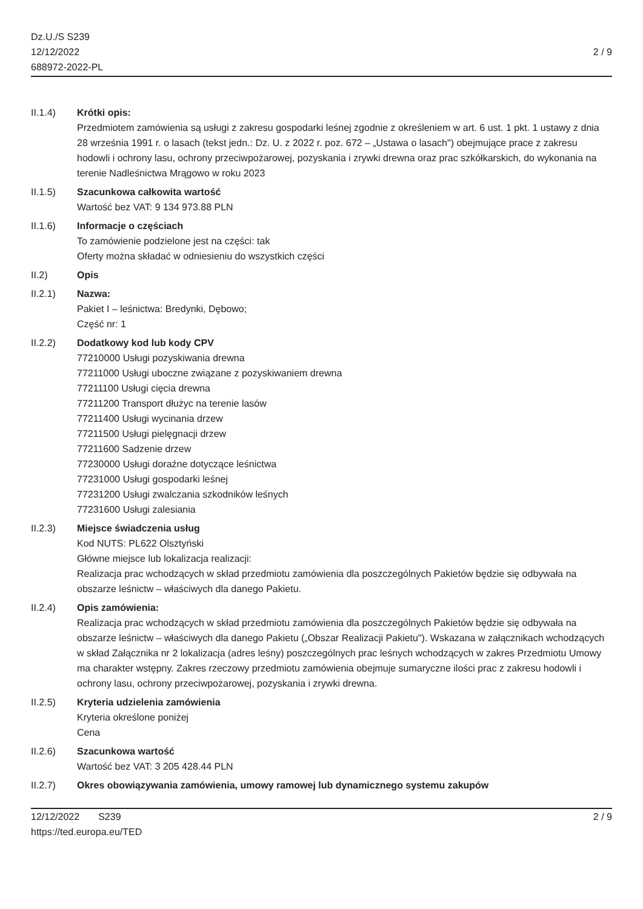Dz.U./S S239
12/12/2022
688972-2022-PL
2 / 9
II.1.4) Krótki opis:
Przedmiotem zamówienia są usługi z zakresu gospodarki leśnej zgodnie z określeniem w art. 6 ust. 1 pkt. 1 ustawy z dnia 28 września 1991 r. o lasach (tekst jedn.: Dz. U. z 2022 r. poz. 672 – „Ustawa o lasach") obejmujące prace z zakresu hodowli i ochrony lasu, ochrony przeciwpożarowej, pozyskania i zrywki drewna oraz prac szkółkarskich, do wykonania na terenie Nadleśnictwa Mrągowo w roku 2023
II.1.5) Szacunkowa całkowita wartość
Wartość bez VAT: 9 134 973.88 PLN
II.1.6) Informacje o częściach
To zamówienie podzielone jest na części: tak
Oferty można składać w odniesieniu do wszystkich części
II.2) Opis
II.2.1) Nazwa:
Pakiet I – leśnictwa: Bredynki, Dębowo;
Część nr: 1
II.2.2) Dodatkowy kod lub kody CPV
77210000 Usługi pozyskiwania drewna
77211000 Usługi uboczne związane z pozyskiwaniem drewna
77211100 Usługi cięcia drewna
77211200 Transport dłużyc na terenie lasów
77211400 Usługi wycinania drzew
77211500 Usługi pielęgnacji drzew
77211600 Sadzenie drzew
77230000 Usługi doraźne dotyczące leśnictwa
77231000 Usługi gospodarki leśnej
77231200 Usługi zwalczania szkodników leśnych
77231600 Usługi zalesiania
II.2.3) Miejsce świadczenia usług
Kod NUTS: PL622 Olsztyński
Główne miejsce lub lokalizacja realizacji:
Realizacja prac wchodzących w skład przedmiotu zamówienia dla poszczególnych Pakietów będzie się odbywała na obszarze leśnictw – właściwych dla danego Pakietu.
II.2.4) Opis zamówienia:
Realizacja prac wchodzących w skład przedmiotu zamówienia dla poszczególnych Pakietów będzie się odbywała na obszarze leśnictw – właściwych dla danego Pakietu („Obszar Realizacji Pakietu"). Wskazana w załącznikach wchodzących w skład Załącznika nr 2 lokalizacja (adres leśny) poszczególnych prac leśnych wchodzących w zakres Przedmiotu Umowy ma charakter wstępny. Zakres rzeczowy przedmiotu zamówienia obejmuje sumaryczne ilości prac z zakresu hodowli i ochrony lasu, ochrony przeciwpożarowej, pozyskania i zrywki drewna.
II.2.5) Kryteria udzielenia zamówienia
Kryteria określone poniżej
Cena
II.2.6) Szacunkowa wartość
Wartość bez VAT: 3 205 428.44 PLN
II.2.7) Okres obowiązywania zamówienia, umowy ramowej lub dynamicznego systemu zakupów
12/12/2022 S239
https://ted.europa.eu/TED
2 / 9